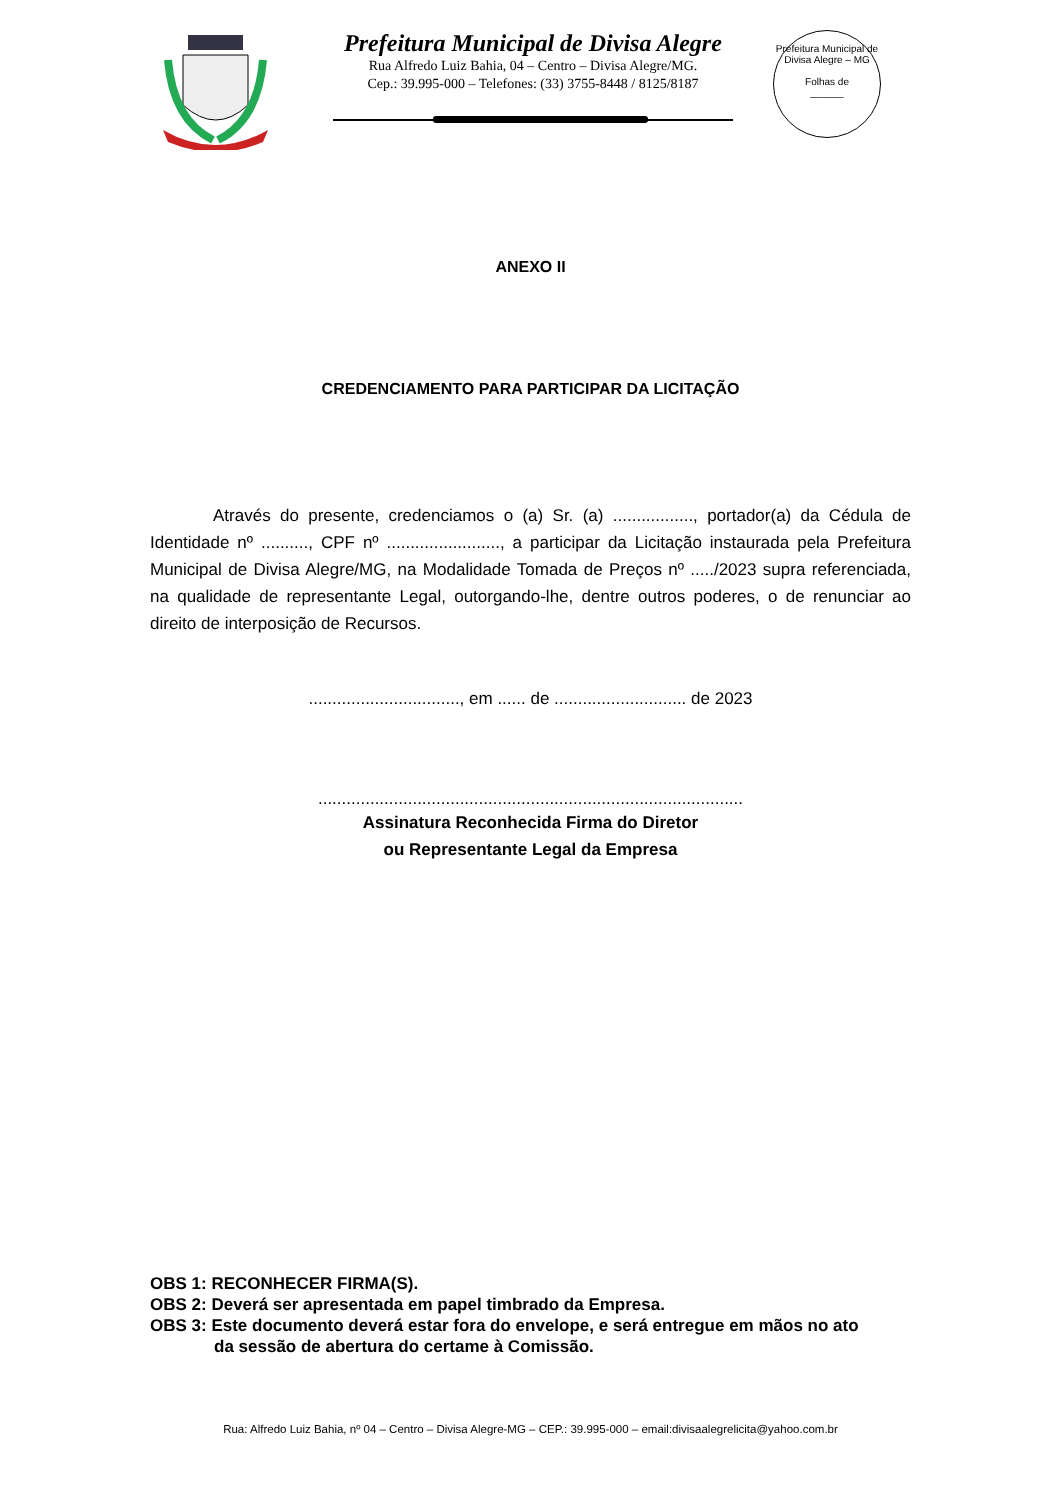Prefeitura Municipal de Divisa Alegre
Rua Alfredo Luiz Bahia, 04 – Centro – Divisa Alegre/MG.
Cep.: 39.995-000 – Telefones: (33) 3755-8448 / 8125/8187
Prefeitura Municipal de Divisa Alegre – MG
Folhas de
______
ANEXO II
CREDENCIAMENTO PARA PARTICIPAR DA LICITAÇÃO
Através do presente, credenciamos o (a) Sr. (a) ................., portador(a) da Cédula de Identidade nº .........., CPF nº ........................, a participar da Licitação instaurada pela Prefeitura Municipal de Divisa Alegre/MG, na Modalidade Tomada de Preços nº ...../2023 supra referenciada, na qualidade de representante Legal, outorgando-lhe, dentre outros poderes, o de renunciar ao direito de interposição de Recursos.
................................, em ...... de ............................ de 2023
..........................................................................................
Assinatura Reconhecida Firma do Diretor
ou Representante Legal da Empresa
OBS 1: RECONHECER FIRMA(S).
OBS 2: Deverá ser apresentada em papel timbrado da Empresa.
OBS 3: Este documento deverá estar fora do envelope, e será entregue em mãos no ato
da sessão de abertura do certame à Comissão.
Rua: Alfredo Luiz Bahia, nº 04 – Centro – Divisa Alegre-MG – CEP.: 39.995-000 – email:divisaalegrelicita@yahoo.com.br